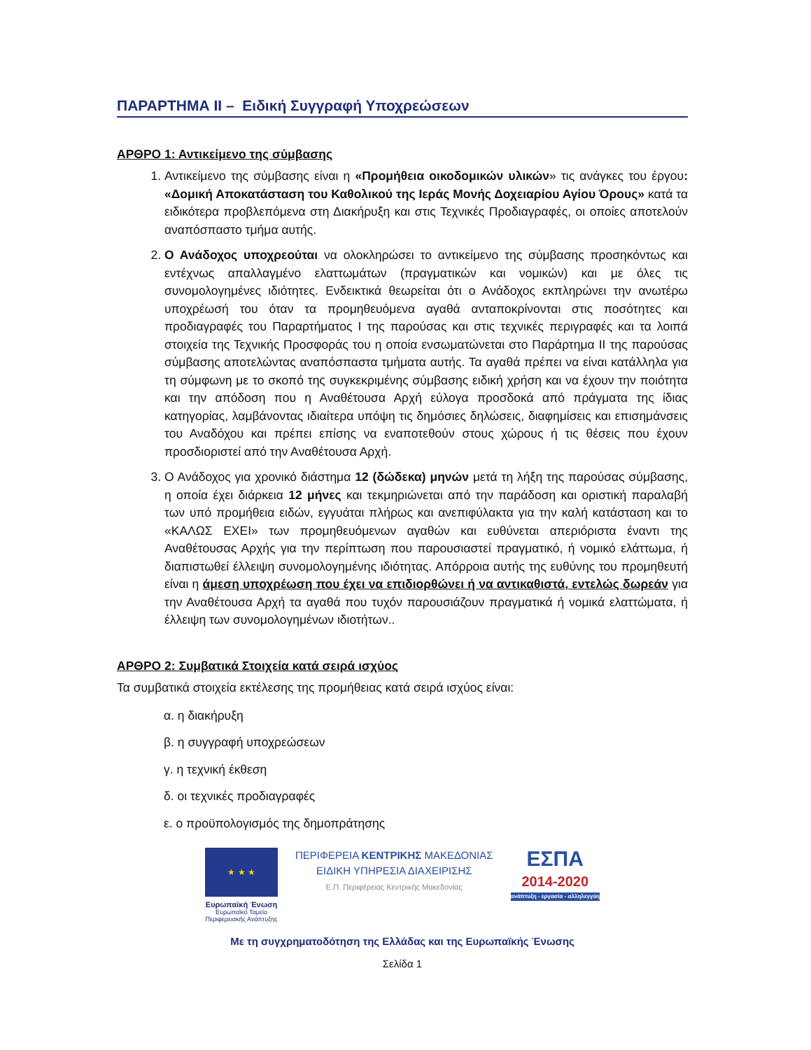ΠΑΡΑΡΤΗΜΑ ΙΙ – Ειδική Συγγραφή Υποχρεώσεων
ΑΡΘΡΟ 1: Αντικείμενο της σύμβασης
1. Αντικείμενο της σύμβασης είναι η «Προμήθεια οικοδομικών υλικών» τις ανάγκες του έργου: «Δομική Αποκατάσταση του Καθολικού της Ιεράς Μονής Δοχειαρίου Αγίου Όρους» κατά τα ειδικότερα προβλεπόμενα στη Διακήρυξη και στις Τεχνικές Προδιαγραφές, οι οποίες αποτελούν αναπόσπαστο τμήμα αυτής.
2. Ο Ανάδοχος υποχρεούται να ολοκληρώσει το αντικείμενο της σύμβασης προσηκόντως και εντέχνως απαλλαγμένο ελαττωμάτων (πραγματικών και νομικών) και με όλες τις συνομολογημένες ιδιότητες. Ενδεικτικά θεωρείται ότι ο Ανάδοχος εκπληρώνει την ανωτέρω υποχρέωσή του όταν τα προμηθευόμενα αγαθά ανταποκρίνονται στις ποσότητες και προδιαγραφές του Παραρτήματος Ι της παρούσας και στις τεχνικές περιγραφές και τα λοιπά στοιχεία της Τεχνικής Προσφοράς του η οποία ενσωματώνεται στο Παράρτημα ΙΙ της παρούσας σύμβασης αποτελώντας αναπόσπαστα τμήματα αυτής. Τα αγαθά πρέπει να είναι κατάλληλα για τη σύμφωνη με το σκοπό της συγκεκριμένης σύμβασης ειδική χρήση και να έχουν την ποιότητα και την απόδοση που η Αναθέτουσα Αρχή εύλογα προσδοκά από πράγματα της ίδιας κατηγορίας, λαμβάνοντας ιδιαίτερα υπόψη τις δημόσιες δηλώσεις, διαφημίσεις και επισημάνσεις του Αναδόχου και πρέπει επίσης να εναποτεθούν στους χώρους ή τις θέσεις που έχουν προσδιοριστεί από την Αναθέτουσα Αρχή.
3. Ο Ανάδοχος για χρονικό διάστημα 12 (δώδεκα) μηνών μετά τη λήξη της παρούσας σύμβασης, η οποία έχει διάρκεια 12 μήνες και τεκμηριώνεται από την παράδοση και οριστική παραλαβή των υπό προμήθεια ειδών, εγγυάται πλήρως και ανεπιφύλακτα για την καλή κατάσταση και το «ΚΑΛΩΣ ΕΧΕΙ» των προμηθευόμενων αγαθών και ευθύνεται απεριόριστα έναντι της Αναθέτουσας Αρχής για την περίπτωση που παρουσιαστεί πραγματικό, ή νομικό ελάττωμα, ή διαπιστωθεί έλλειψη συνομολογημένης ιδιότητας. Απόρροια αυτής της ευθύνης του προμηθευτή είναι η άμεση υποχρέωση που έχει να επιδιορθώνει ή να αντικαθιστά, εντελώς δωρεάν για την Αναθέτουσα Αρχή τα αγαθά που τυχόν παρουσιάζουν πραγματικά ή νομικά ελαττώματα, ή έλλειψη των συνομολογημένων ιδιοτήτων..
ΑΡΘΡΟ 2: Συμβατικά Στοιχεία κατά σειρά ισχύος
Τα συμβατικά στοιχεία εκτέλεσης της προμήθειας κατά σειρά ισχύος είναι:
α. η διακήρυξη
β. η συγγραφή υποχρεώσεων
γ. η τεχνική έκθεση
δ. οι τεχνικές προδιαγραφές
ε. ο προϋπολογισμός της δημοπράτησης
★ ★ ★
Ευρωπαϊκή Ένωση
Ευρωπαϊκό Ταμείο
Περιφερειακής Ανάπτυξης
ΠΕΡΙΦΕΡΕΙΑ ΚΕΝΤΡΙΚΗΣ ΜΑΚΕΔΟΝΙΑΣ
ΕΙΔΙΚΗ ΥΠΗΡΕΣΙΑ ΔΙΑΧΕΙΡΙΣΗΣ
Ε.Π. Περιφέρειας Κεντρικής Μακεδονίας
ΕΣΠΑ
2014-2020
ανάπτυξη - εργασία - αλληλεγγύη
Με τη συγχρηματοδότηση της Ελλάδας και της Ευρωπαϊκής Ένωσης
Σελίδα 1